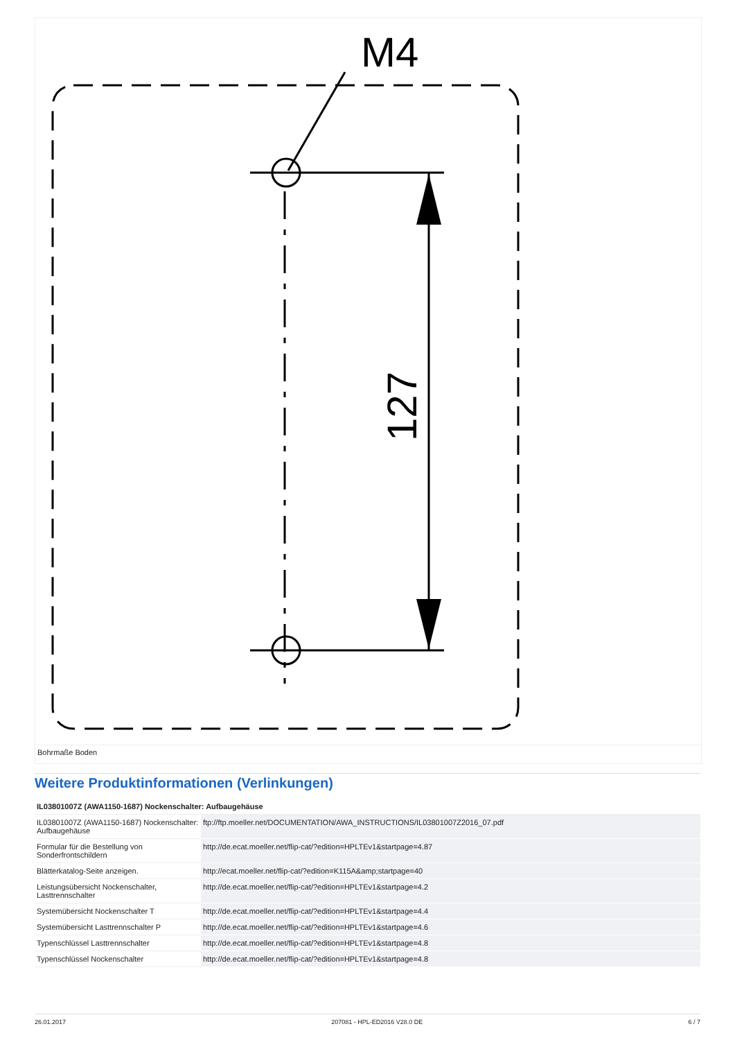M4
127
Bohrmaße Boden
Weitere Produktinformationen (Verlinkungen)
| IL03801007Z (AWA1150-1687) Nockenschalter: Aufbaugehäuse | |
| --- | --- |
| IL03801007Z (AWA1150-1687) Nockenschalter: Aufbaugehäuse | ftp://ftp.moeller.net/DOCUMENTATION/AWA_INSTRUCTIONS/IL03801007Z2016_07.pdf |
| Formular für die Bestellung von Sonderfrontschildern | http://de.ecat.moeller.net/flip-cat/?edition=HPLTEv1&startpage=4.87 |
| Blätterkatalog-Seite anzeigen. | http://ecat.moeller.net/flip-cat/?edition=K115A&amp;startpage=40 |
| Leistungsübersicht Nockenschalter, Lasttrennschalter | http://de.ecat.moeller.net/flip-cat/?edition=HPLTEv1&startpage=4.2 |
| Systemübersicht Nockenschalter T | http://de.ecat.moeller.net/flip-cat/?edition=HPLTEv1&startpage=4.4 |
| Systemübersicht Lasttrennschalter P | http://de.ecat.moeller.net/flip-cat/?edition=HPLTEv1&startpage=4.6 |
| Typenschlüssel Lasttrennschalter | http://de.ecat.moeller.net/flip-cat/?edition=HPLTEv1&startpage=4.8 |
| Typenschlüssel Nockenschalter | http://de.ecat.moeller.net/flip-cat/?edition=HPLTEv1&startpage=4.8 |
26.01.2017 207081 - HPL-ED2016 V28.0 DE 6 / 7